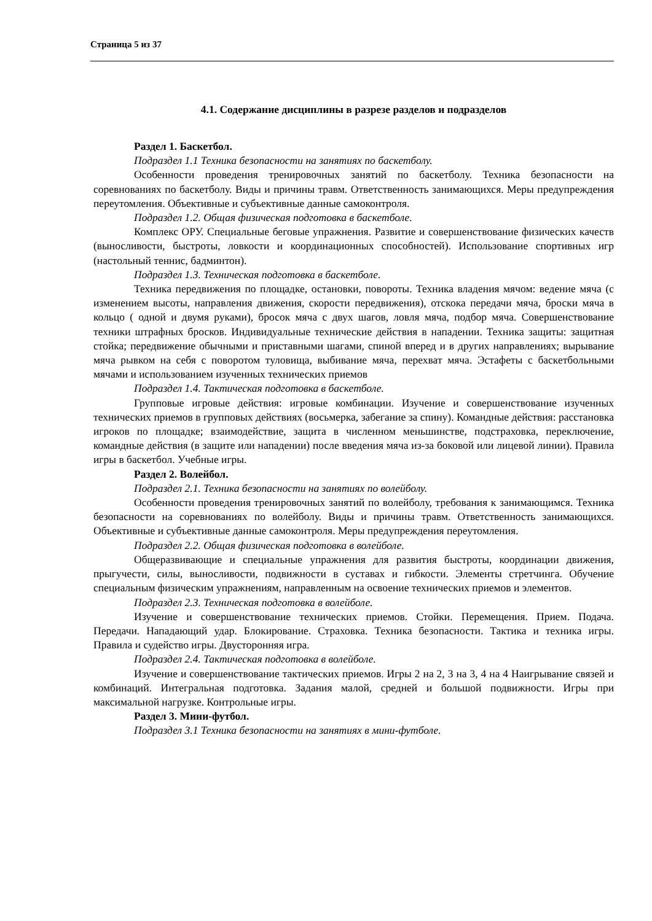Страница 5 из 37
4.1. Содержание дисциплины в разрезе разделов и подразделов
Раздел 1. Баскетбол.
Подраздел 1.1 Техника безопасности на занятиях по баскетболу.
Особенности проведения тренировочных занятий по баскетболу. Техника безопасности на соревнованиях по баскетболу. Виды и причины травм. Ответственность занимающихся. Меры предупреждения переутомления. Объективные и субъективные данные самоконтроля.
Подраздел 1.2. Общая физическая подготовка в баскетболе.
Комплекс ОРУ. Специальные беговые упражнения. Развитие и совершенствование физических качеств (выносливости, быстроты, ловкости и координационных способностей). Использование спортивных игр (настольный теннис, бадминтон).
Подраздел 1.3. Техническая подготовка в баскетболе.
Техника передвижения по площадке, остановки, повороты. Техника владения мячом: ведение мяча (с изменением высоты, направления движения, скорости передвижения), отскока передачи мяча, броски мяча в кольцо ( одной и двумя руками), бросок мяча с двух шагов, ловля мяча, подбор мяча. Совершенствование техники штрафных бросков. Индивидуальные технические действия в нападении. Техника защиты: защитная стойка; передвижение обычными и приставными шагами, спиной вперед и в других направлениях; вырывание мяча рывком на себя с поворотом туловища, выбивание мяча, перехват мяча. Эстафеты с баскетбольными мячами и использованием изученных технических приемов
Подраздел 1.4. Тактическая подготовка в баскетболе.
Групповые игровые действия: игровые комбинации. Изучение и совершенствование изученных технических приемов в групповых действиях (восьмерка, забегание за спину). Командные действия: расстановка игроков по площадке; взаимодействие, защита в численном меньшинстве, подстраховка, переключение, командные действия (в защите или нападении) после введения мяча из-за боковой или лицевой линии). Правила игры в баскетбол. Учебные игры.
Раздел 2. Волейбол.
Подраздел 2.1. Техника безопасности на занятиях по волейболу.
Особенности проведения тренировочных занятий по волейболу, требования к занимающимся. Техника безопасности на соревнованиях по волейболу. Виды и причины травм. Ответственность занимающихся. Объективные и субъективные данные самоконтроля. Меры предупреждения переутомления.
Подраздел 2.2. Общая физическая подготовка в волейболе.
Общеразвивающие и специальные упражнения для развития быстроты, координации движения, прыгучести, силы, выносливости, подвижности в суставах и гибкости. Элементы стретчинга. Обучение специальным физическим упражнениям, направленным на освоение технических приемов и элементов.
Подраздел 2.3. Техническая подготовка в волейболе.
Изучение и совершенствование технических приемов. Стойки. Перемещения. Прием. Подача. Передачи. Нападающий удар. Блокирование. Страховка. Техника безопасности. Тактика и техника игры. Правила и судейство игры. Двусторонняя игра.
Подраздел 2.4. Тактическая подготовка в волейболе.
Изучение и совершенствование тактических приемов. Игры 2 на 2, 3 на 3, 4 на 4 Наигрывание связей и комбинаций. Интегральная подготовка. Задания малой, средней и большой подвижности. Игры при максимальной нагрузке. Контрольные игры.
Раздел 3. Мини-футбол.
Подраздел 3.1 Техника безопасности на занятиях в мини-футболе.